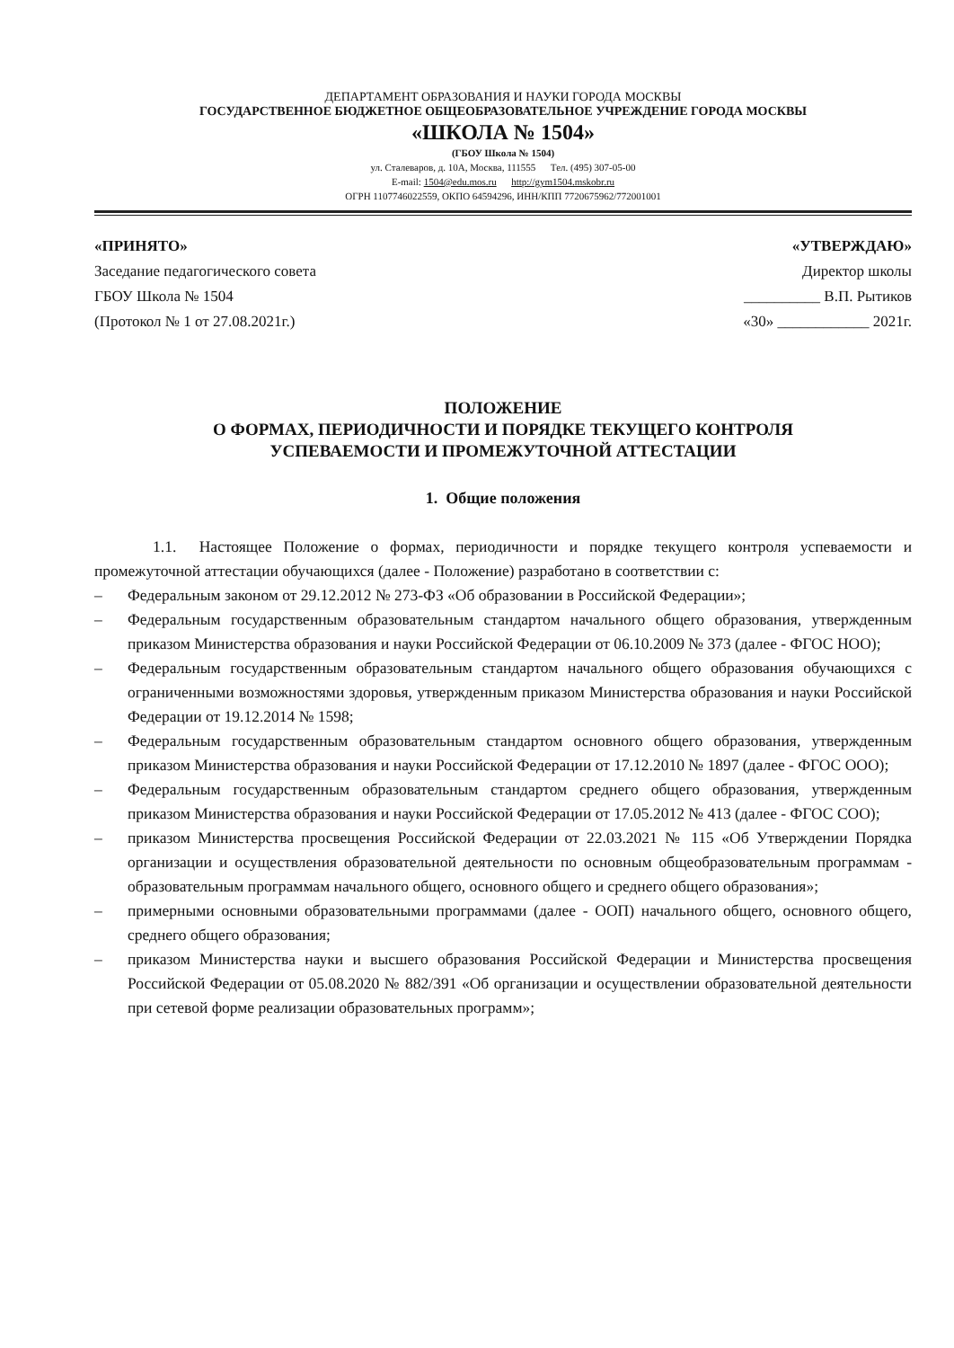ДЕПАРТАМЕНТ ОБРАЗОВАНИЯ И НАУКИ ГОРОДА МОСКВЫ
ГОСУДАРСТВЕННОЕ БЮДЖЕТНОЕ ОБЩЕОБРАЗОВАТЕЛЬНОЕ УЧРЕЖДЕНИЕ ГОРОДА МОСКВЫ
«ШКОЛА № 1504»
(ГБОУ Школа № 1504)
ул. Сталеваров, д. 10А, Москва, 111555 Тел. (495) 307-05-00
E-mail: 1504@edu.mos.ru http://gym1504.mskobr.ru
ОГРН 1107746022559, ОКПО 64594296, ИНН/КПП 7720675962/772001001
«ПРИНЯТО»
Заседание педагогического совета
ГБОУ Школа № 1504
(Протокол № 1 от 27.08.2021г.)
«УТВЕРЖДАЮ»
Директор школы
__________ В.П. Рытиков
«30» ____________ 2021г.
ПОЛОЖЕНИЕ
О ФОРМАХ, ПЕРИОДИЧНОСТИ И ПОРЯДКЕ ТЕКУЩЕГО КОНТРОЛЯ
УСПЕВАЕМОСТИ И ПРОМЕЖУТОЧНОЙ АТТЕСТАЦИИ
1. Общие положения
1.1. Настоящее Положение о формах, периодичности и порядке текущего контроля успеваемости и промежуточной аттестации обучающихся (далее - Положение) разработано в соответствии с:
– Федеральным законом от 29.12.2012 № 273-ФЗ «Об образовании в Российской Федерации»;
– Федеральным государственным образовательным стандартом начального общего образования, утвержденным приказом Министерства образования и науки Российской Федерации от 06.10.2009 № 373 (далее - ФГОС НОО);
– Федеральным государственным образовательным стандартом начального общего образования обучающихся с ограниченными возможностями здоровья, утвержденным приказом Министерства образования и науки Российской Федерации от 19.12.2014 № 1598;
– Федеральным государственным образовательным стандартом основного общего образования, утвержденным приказом Министерства образования и науки Российской Федерации от 17.12.2010 № 1897 (далее - ФГОС ООО);
– Федеральным государственным образовательным стандартом среднего общего образования, утвержденным приказом Министерства образования и науки Российской Федерации от 17.05.2012 № 413 (далее - ФГОС СОО);
– приказом Министерства просвещения Российской Федерации от 22.03.2021 № 115 «Об Утверждении Порядка организации и осуществления образовательной деятельности по основным общеобразовательным программам - образовательным программам начального общего, основного общего и среднего общего образования»;
– примерными основными образовательными программами (далее - ООП) начального общего, основного общего, среднего общего образования;
– приказом Министерства науки и высшего образования Российской Федерации и Министерства просвещения Российской Федерации от 05.08.2020 № 882/391 «Об организации и осуществлении образовательной деятельности при сетевой форме реализации образовательных программ»;